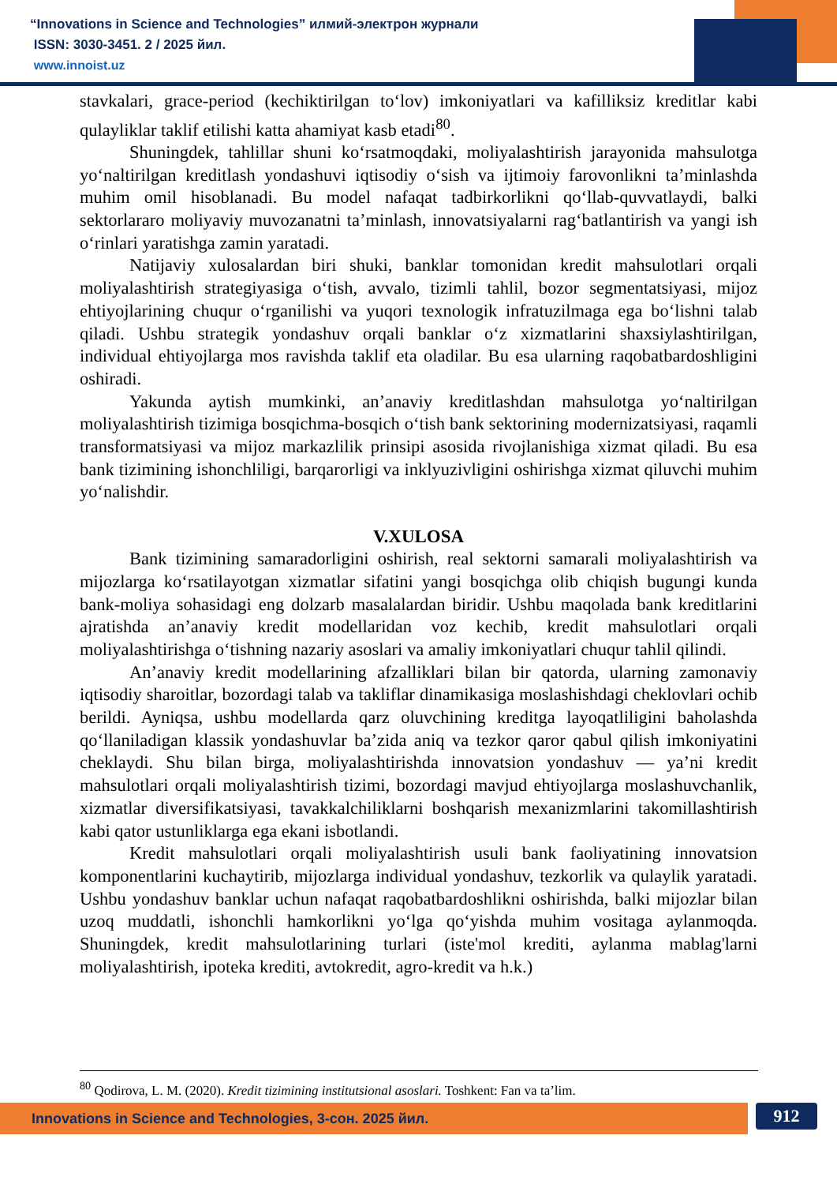“Innovations in Science and Technologies” илмий-электрон журнали
ISSN: 3030-3451. 2 / 2025 йил.
www.innoist.uz
stavkalari, grace-period (kechiktirilgan to‘lov) imkoniyatlari va kafilliksiz kreditlar kabi qulayliklar taklif etilishi katta ahamiyat kasb etadi<sup>80</sup>.
Shuningdek, tahlillar shuni ko‘rsatmoqdaki, moliyalashtirish jarayonida mahsulotga yo‘naltirilgan kreditlash yondashuvi iqtisodiy o‘sish va ijtimoiy farovonlikni ta’minlashda muhim omil hisoblanadi. Bu model nafaqat tadbirkorlikni qo‘llab-quvvatlaydi, balki sektorlararo moliyaviy muvozanatni ta’minlash, innovatsiyalarni rag‘batlantirish va yangi ish o‘rinlari yaratishga zamin yaratadi.
Natijaviy xulosalardan biri shuki, banklar tomonidan kredit mahsulotlari orqali moliyalashtirish strategiyasiga o‘tish, avvalo, tizimli tahlil, bozor segmentatsiyasi, mijoz ehtiyojlarining chuqur o‘rganilishi va yuqori texnologik infratuzilmaga ega bo‘lishni talab qiladi. Ushbu strategik yondashuv orqali banklar o‘z xizmatlarini shaxsiylashtirilgan, individual ehtiyojlarga mos ravishda taklif eta oladilar. Bu esa ularning raqobatbardoshligini oshiradi.
Yakunda aytish mumkinki, an’anaviy kreditlashdan mahsulotga yo‘naltirilgan moliyalashtirish tizimiga bosqichma-bosqich o‘tish bank sektorining modernizatsiyasi, raqamli transformatsiyasi va mijoz markazlilik prinsipi asosida rivojlanishiga xizmat qiladi. Bu esa bank tizimining ishonchliligi, barqarorligi va inklyuzivligini oshirishga xizmat qiluvchi muhim yo‘nalishdir.
V.XULOSA
Bank tizimining samaradorligini oshirish, real sektorni samarali moliyalashtirish va mijozlarga ko‘rsatilayotgan xizmatlar sifatini yangi bosqichga olib chiqish bugungi kunda bank-moliya sohasidagi eng dolzarb masalalardan biridir. Ushbu maqolada bank kreditlarini ajratishda an’anaviy kredit modellaridan voz kechib, kredit mahsulotlari orqali moliyalashtirishga o‘tishning nazariy asoslari va amaliy imkoniyatlari chuqur tahlil qilindi.
An’anaviy kredit modellarining afzalliklari bilan bir qatorda, ularning zamonaviy iqtisodiy sharoitlar, bozordagi talab va takliflar dinamikasiga moslashishdagi cheklovlari ochib berildi. Ayniqsa, ushbu modellarda qarz oluvchining kreditga layoqatliligini baholashda qo‘llaniladigan klassik yondashuvlar ba’zida aniq va tezkor qaror qabul qilish imkoniyatini cheklaydi. Shu bilan birga, moliyalashtirishda innovatsion yondashuv — ya’ni kredit mahsulotlari orqali moliyalashtirish tizimi, bozordagi mavjud ehtiyojlarga moslashuvchanlik, xizmatlar diversifikatsiyasi, tavakkalchiliklarni boshqarish mexanizmlarini takomillashtirish kabi qator ustunliklarga ega ekani isbotlandi.
Kredit mahsulotlari orqali moliyalashtirish usuli bank faoliyatining innovatsion komponentlarini kuchaytirib, mijozlarga individual yondashuv, tezkorlik va qulaylik yaratadi. Ushbu yondashuv banklar uchun nafaqat raqobatbardoshlikni oshirishda, balki mijozlar bilan uzoq muddatli, ishonchli hamkorlikni yo‘lga qo‘yishda muhim vositaga aylanmoqda. Shuningdek, kredit mahsulotlarining turlari (iste'mol krediti, aylanma mablag'larni moliyalashtirish, ipoteka krediti, avtokredit, agro-kredit va h.k.)
<sup>80</sup> Qodirova, L. M. (2020). Kredit tizimining institutsional asoslari. Toshkent: Fan va ta’lim.
Innovations in Science and Technologies, 3-сон. 2025 йил. 912